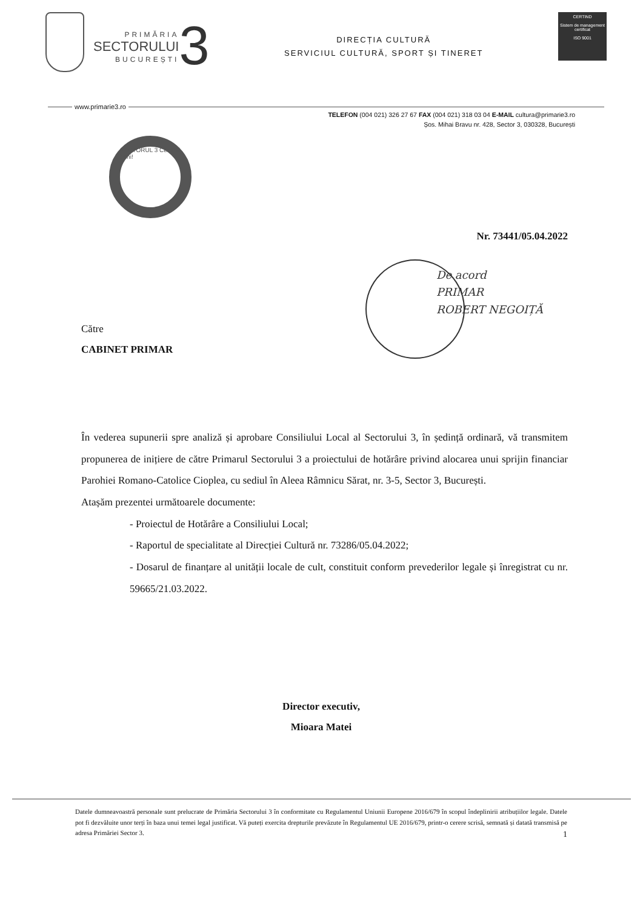PRIMĂRIA
SECTORULUI
BUCUREȘTI
3
DIRECȚIA CULTURĂ
SERVICIUL CULTURĂ, SPORT ȘI TINERET
CERTIND
Sistem de management certificat
ISO 9001
www.primarie3.ro
TELEFON (004 021) 326 27 67 FAX (004 021) 318 03 04 E-MAIL cultura@primarie3.ro
Șos. Mihai Bravu nr. 428, Sector 3, 030328, București
SECTORUL 3 Cei mai buni!
Nr. 73441/05.04.2022
De acord
PRIMAR
ROBERT NEGOIȚĂ
Către
CABINET PRIMAR
În vederea supunerii spre analiză și aprobare Consiliului Local al Sectorului 3, în ședință ordinară, vă transmitem propunerea de inițiere de către Primarul Sectorului 3 a proiectului de hotărâre privind alocarea unui sprijin financiar Parohiei Romano-Catolice Cioplea, cu sediul în Aleea Râmnicu Sărat, nr. 3-5, Sector 3, București.
Atașăm prezentei următoarele documente:
- Proiectul de Hotărâre a Consiliului Local;
- Raportul de specialitate al Direcției Cultură nr. 73286/05.04.2022;
- Dosarul de finanțare al unității locale de cult, constituit conform prevederilor legale și înregistrat cu nr. 59665/21.03.2022.
Director executiv,
Mioara Matei
Datele dumneavoastră personale sunt prelucrate de Primăria Sectorului 3 în conformitate cu Regulamentul Uniunii Europene 2016/679 în scopul îndeplinirii atribuțiilor legale. Datele pot fi dezvăluite unor terți în baza unui temei legal justificat. Vă puteți exercita drepturile prevăzute în Regulamentul UE 2016/679, printr-o cerere scrisă, semnată și datată transmisă pe adresa Primăriei Sector 3. 1